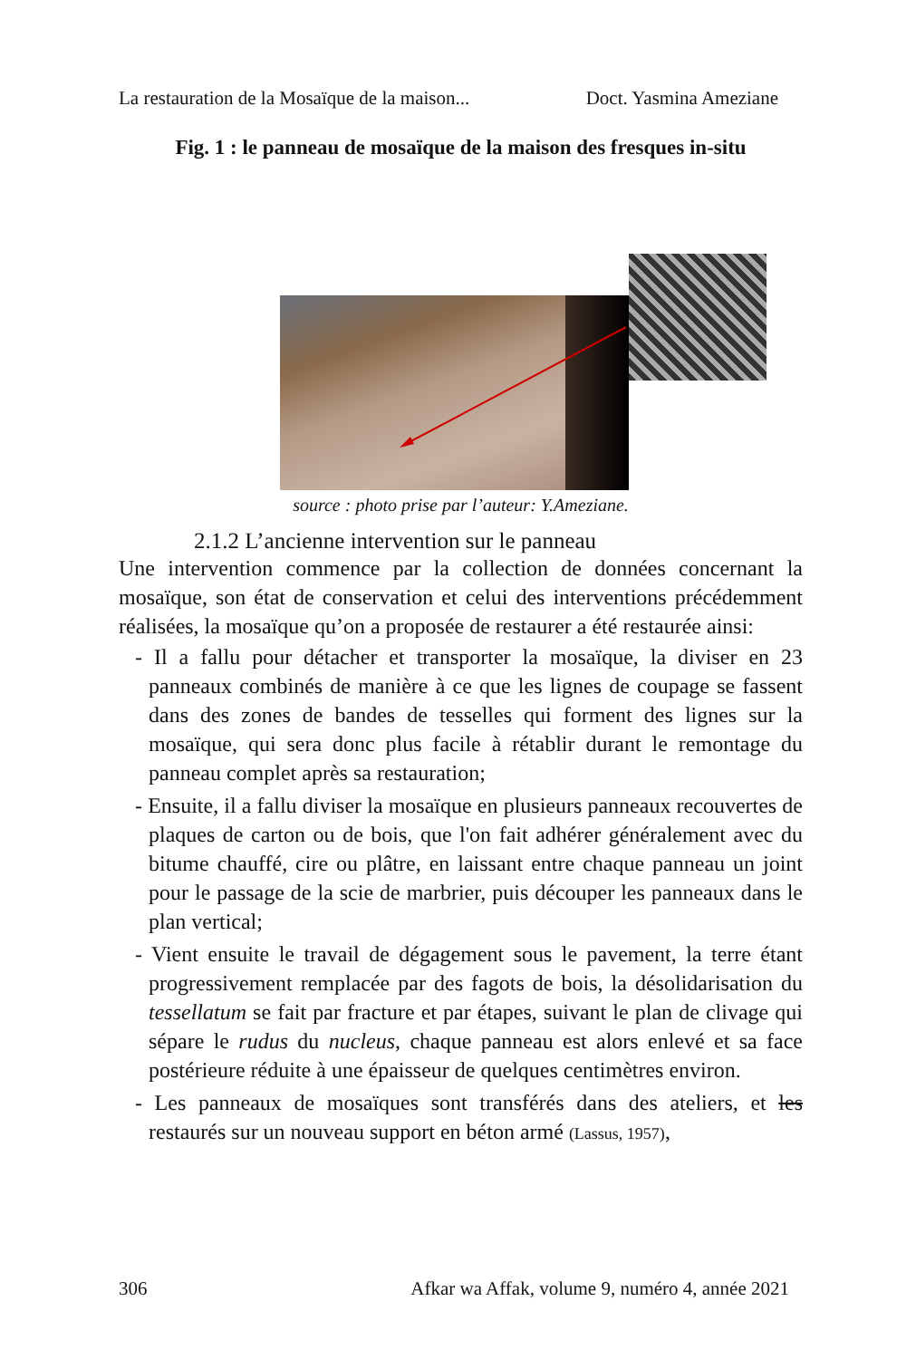La restauration de la Mosaïque de la maison... Doct. Yasmina Ameziane
Fig. 1 : le panneau de mosaïque de la maison des fresques in-situ
source : photo prise par l’auteur: Y.Ameziane.
2.1.2 L’ancienne intervention sur le panneau
Une intervention commence par la collection de données concernant la mosaïque, son état de conservation et celui des interventions précédemment réalisées, la mosaïque qu’on a proposée de restaurer a été restaurée ainsi:
- Il a fallu pour détacher et transporter la mosaïque, la diviser en 23 panneaux combinés de manière à ce que les lignes de coupage se fassent dans des zones de bandes de tesselles qui forment des lignes sur la mosaïque, qui sera donc plus facile à rétablir durant le remontage du panneau complet après sa restauration;
- Ensuite, il a fallu diviser la mosaïque en plusieurs panneaux recouvertes de plaques de carton ou de bois, que l'on fait adhérer généralement avec du bitume chauffé, cire ou plâtre, en laissant entre chaque panneau un joint pour le passage de la scie de marbrier, puis découper les panneaux dans le plan vertical;
- Vient ensuite le travail de dégagement sous le pavement, la terre étant progressivement remplacée par des fagots de bois, la désolidarisation du tessellatum se fait par fracture et par étapes, suivant le plan de clivage qui sépare le rudus du nucleus, chaque panneau est alors enlevé et sa face postérieure réduite à une épaisseur de quelques centimètres environ.
- Les panneaux de mosaïques sont transférés dans des ateliers, et les restaurés sur un nouveau support en béton armé (Lassus, 1957),
306 Afkar wa Affak, volume 9, numéro 4, année 2021